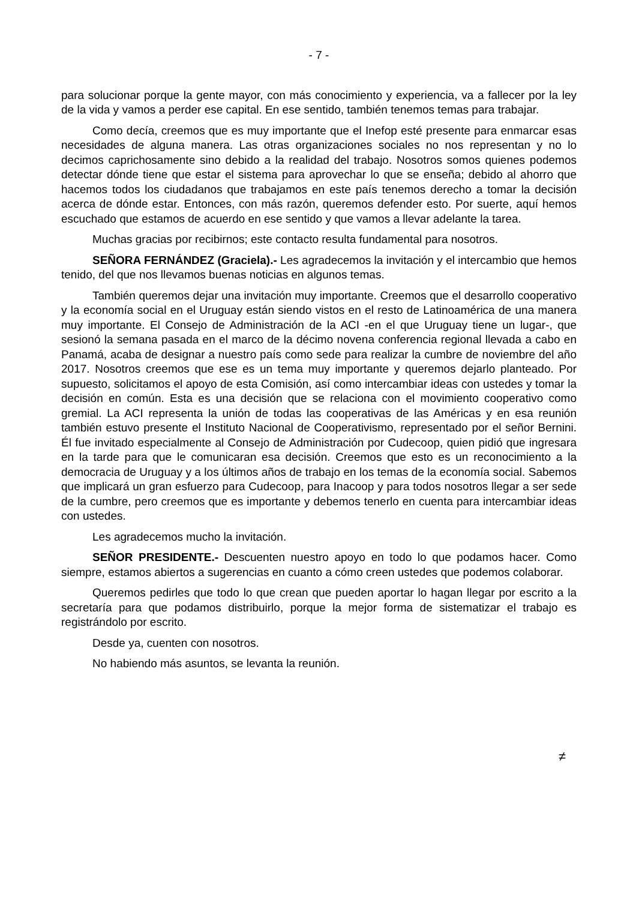- 7 -
para solucionar porque la gente mayor, con más conocimiento y experiencia, va a fallecer por la ley de la vida y vamos a perder ese capital. En ese sentido, también tenemos temas para trabajar.
Como decía, creemos que es muy importante que el Inefop esté presente para enmarcar esas necesidades de alguna manera. Las otras organizaciones sociales no nos representan y no lo decimos caprichosamente sino debido a la realidad del trabajo. Nosotros somos quienes podemos detectar dónde tiene que estar el sistema para aprovechar lo que se enseña; debido al ahorro que hacemos todos los ciudadanos que trabajamos en este país tenemos derecho a tomar la decisión acerca de dónde estar. Entonces, con más razón, queremos defender esto. Por suerte, aquí hemos escuchado que estamos de acuerdo en ese sentido y que vamos a llevar adelante la tarea.
Muchas gracias por recibirnos; este contacto resulta fundamental para nosotros.
SEÑORA FERNÁNDEZ (Graciela).- Les agradecemos la invitación y el intercambio que hemos tenido, del que nos llevamos buenas noticias en algunos temas.
También queremos dejar una invitación muy importante. Creemos que el desarrollo cooperativo y la economía social en el Uruguay están siendo vistos en el resto de Latinoamérica de una manera muy importante. El Consejo de Administración de la ACI -en el que Uruguay tiene un lugar-, que sesionó la semana pasada en el marco de la décimo novena conferencia regional llevada a cabo en Panamá, acaba de designar a nuestro país como sede para realizar la cumbre de noviembre del año 2017. Nosotros creemos que ese es un tema muy importante y queremos dejarlo planteado. Por supuesto, solicitamos el apoyo de esta Comisión, así como intercambiar ideas con ustedes y tomar la decisión en común. Esta es una decisión que se relaciona con el movimiento cooperativo como gremial. La ACI representa la unión de todas las cooperativas de las Américas y en esa reunión también estuvo presente el Instituto Nacional de Cooperativismo, representado por el señor Bernini. Él fue invitado especialmente al Consejo de Administración por Cudecoop, quien pidió que ingresara en la tarde para que le comunicaran esa decisión. Creemos que esto es un reconocimiento a la democracia de Uruguay y a los últimos años de trabajo en los temas de la economía social. Sabemos que implicará un gran esfuerzo para Cudecoop, para Inacoop y para todos nosotros llegar a ser sede de la cumbre, pero creemos que es importante y debemos tenerlo en cuenta para intercambiar ideas con ustedes.
Les agradecemos mucho la invitación.
SEÑOR PRESIDENTE.- Descuenten nuestro apoyo en todo lo que podamos hacer. Como siempre, estamos abiertos a sugerencias en cuanto a cómo creen ustedes que podemos colaborar.
Queremos pedirles que todo lo que crean que pueden aportar lo hagan llegar por escrito a la secretaría para que podamos distribuirlo, porque la mejor forma de sistematizar el trabajo es registrándolo por escrito.
Desde ya, cuenten con nosotros.
No habiendo más asuntos, se levanta la reunión.
≠